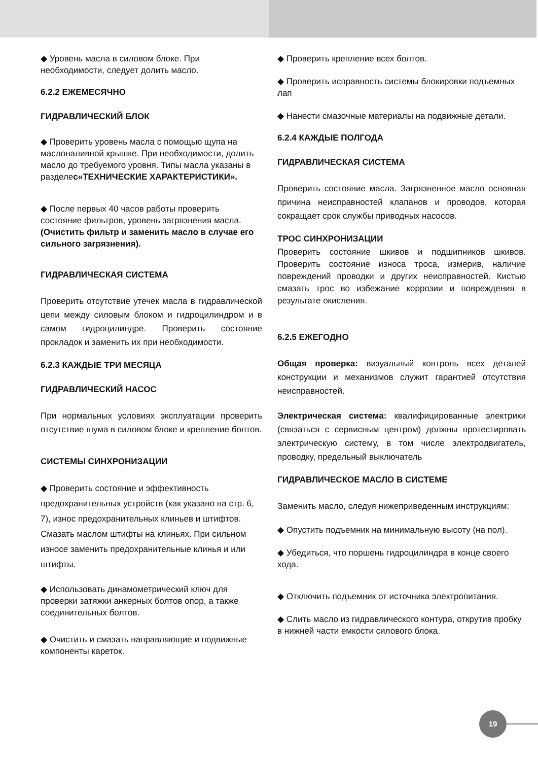◆ Уровень масла в силовом блоке. При необходимости, следует долить масло.
6.2.2 ЕЖЕМЕСЯЧНО
ГИДРАВЛИЧЕСКИЙ БЛОК
◆ Проверить уровень масла с помощью щупа на маслоналивной крышке. При необходимости, долить масло до требуемого уровня. Типы масла указаны в разделес«ТЕХНИЧЕСКИЕ ХАРАКТЕРИСТИКИ».
◆ После первых 40 часов работы проверить состояние фильтров, уровень загрязнения масла. (Очистить фильтр и заменить масло в случае его сильного загрязнения).
ГИДРАВЛИЧЕСКАЯ СИСТЕМА
Проверить отсутствие утечек масла в гидравлической цепи между силовым блоком и гидроцилиндром и в самом гидроцилиндре. Проверить состояние прокладок и заменить их при необходимости.
6.2.3 КАЖДЫЕ ТРИ МЕСЯЦА
ГИДРАВЛИЧЕСКИЙ НАСОС
При нормальных условиях эксплуатации проверить отсутствие шума в силовом блоке и крепление болтов.
СИСТЕМЫ СИНХРОНИЗАЦИИ
◆ Проверить состояние и эффективность предохранительных устройств (как указано на стр. 6, 7), износ предохранительных клиньев и штифтов. Смазать маслом штифты на клиньях. При сильном износе заменить предохранительные клинья и или штифты.
◆ Использовать динамометрический ключ для проверки затяжки анкерных болтов опор, а также соединительных болтов.
◆ Очистить и смазать направляющие и подвижные компоненты кареток.
◆ Проверить крепление всех болтов.
◆ Проверить исправность системы блокировки подъемных лап
◆ Нанести смазочные материалы на подвижные детали.
6.2.4 КАЖДЫЕ ПОЛГОДА
ГИДРАВЛИЧЕСКАЯ СИСТЕМА
Проверить состояние масла. Загрязненное масло основная причина неисправностей клапанов и проводов, которая сокращает срок службы приводных насосов.
ТРОС СИНХРОНИЗАЦИИ
Проверить состояние шкивов и подшипников шкивов. Проверить состояние износа троса, измерив, наличие повреждений проводки и других неисправностей. Кистью смазать трос во избежание коррозии и повреждения в результате окисления.
6.2.5 ЕЖЕГОДНО
Общая проверка: визуальный контроль всех деталей конструкции и механизмов служит гарантией отсутствия неисправностей.
Электрическая система: квалифицированные электрики (связаться с сервисным центром) должны протестировать электрическую систему, в том числе электродвигатель, проводку, предельный выключатель
ГИДРАВЛИЧЕСКОЕ МАСЛО В СИСТЕМЕ
Заменить масло, следуя нижеприведенным инструкциям:
◆ Опустить подъемник на минимальную высоту (на пол).
◆ Убедиться, что поршень гидроцилиндра в конце своего хода.
◆ Отключить подъемник от источника электропитания.
◆ Слить масло из гидравлического контура, открутив пробку в нижней части емкости силового блока.
19